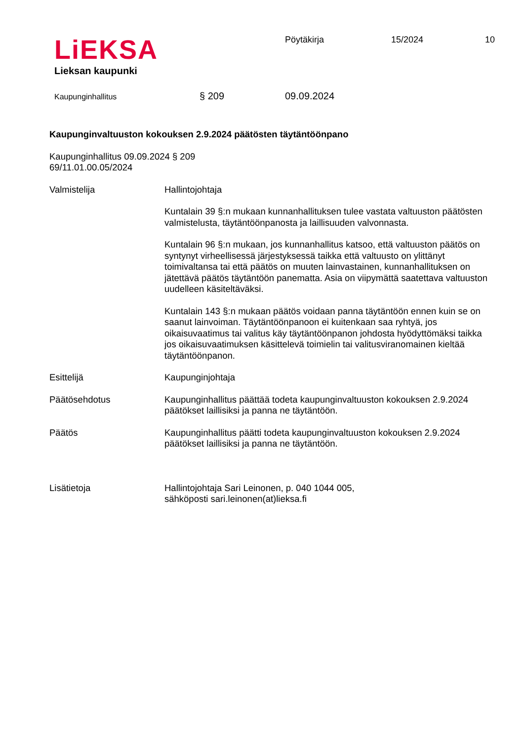LiEKSA
Lieksan kaupunki
Pöytäkirja 15/2024 10
Kaupunginhallitus
§ 209 09.09.2024
Kaupunginvaltuuston kokouksen 2.9.2024 päätösten täytäntöönpano
Kaupunginhallitus 09.09.2024 § 209
69/11.01.00.05/2024
Valmistelija Hallintojohtaja
Kuntalain 39 §:n mukaan kunnanhallituksen tulee vastata valtuuston päätösten valmistelusta, täytäntöönpanosta ja laillisuuden valvonnasta.
Kuntalain 96 §:n mukaan, jos kunnanhallitus katsoo, että valtuuston päätös on syntynyt virheellisessä järjestyksessä taikka että valtuusto on ylittänyt toimivaltansa tai että päätös on muuten lainvastainen, kunnanhallituksen on jätettävä päätös täytäntöön panematta. Asia on viipymättä saatettava valtuuston uudelleen käsiteltäväksi.
Kuntalain 143 §:n mukaan päätös voidaan panna täytäntöön ennen kuin se on saanut lainvoiman. Täytäntöönpanoon ei kuitenkaan saa ryhtyä, jos oikaisuvaatimus tai valitus käy täytäntöönpanon johdosta hyödyttömäksi taikka jos oikaisuvaatimuksen käsittelevä toimielin tai valitusviranomainen kieltää täytäntöönpanon.
Esittelijä Kaupunginjohtaja
Päätösehdotus Kaupunginhallitus päättää todeta kaupunginvaltuuston kokouksen 2.9.2024 päätökset laillisiksi ja panna ne täytäntöön.
Päätös Kaupunginhallitus päätti todeta kaupunginvaltuuston kokouksen 2.9.2024 päätökset laillisiksi ja panna ne täytäntöön.
Lisätietoja Hallintojohtaja Sari Leinonen, p. 040 1044 005,
sähköposti sari.leinonen(at)lieksa.fi